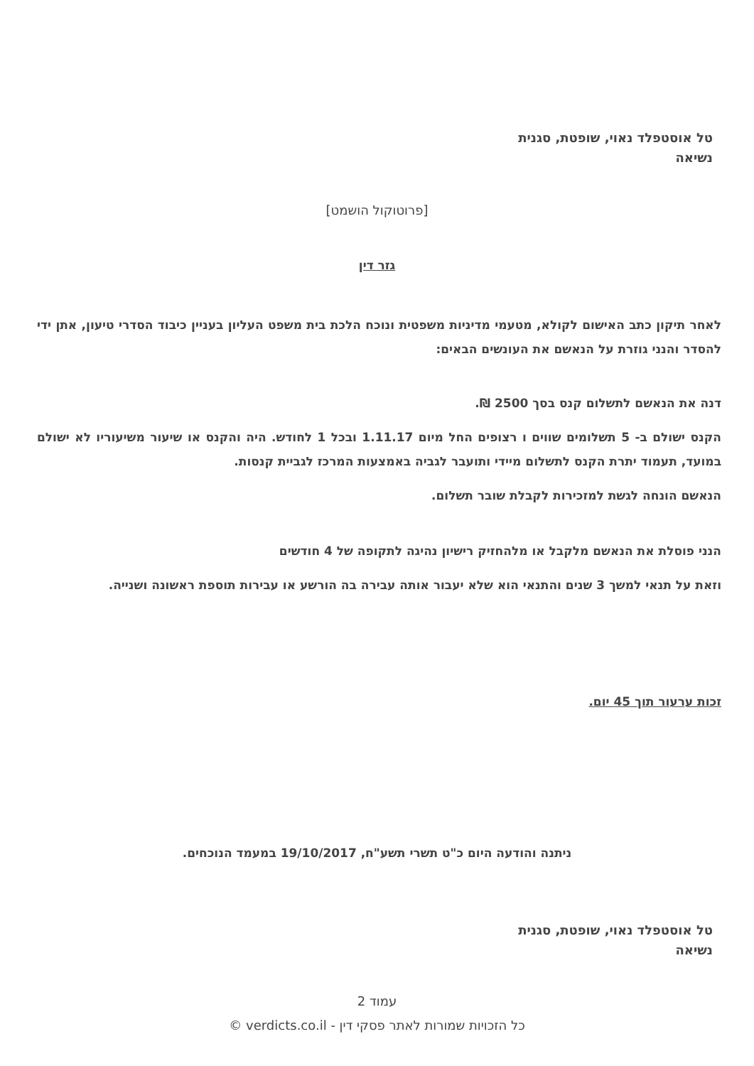טל אוסטפלד נאוי, שופטת, סגנית
נשיאה
[פרוטוקול הושמט]
גזר דין
לאחר תיקון כתב האישום לקולא, מטעמי מדיניות משפטית ונוכח הלכת בית משפט העליון בעניין כיבוד הסדרי טיעון, אתן ידי להסדר והנני גוזרת על הנאשם את העונשים הבאים:
דנה את הנאשם לתשלום קנס בסך 2500 ₪.
הקנס ישולם ב- 5 תשלומים שווים ו רצופים החל מיום 1.11.17 ובכל 1 לחודש. היה והקנס או שיעור משיעוריו לא ישולם במועד, תעמוד יתרת הקנס לתשלום מיידי ותועבר לגביה באמצעות המרכז לגביית קנסות.
הנאשם הונחה לגשת למזכירות לקבלת שובר תשלום.
הנני פוסלת את הנאשם מלקבל או מלהחזיק רישיון נהיגה לתקופה של 4 חודשים
וזאת על תנאי למשך 3 שנים והתנאי הוא שלא יעבור אותה עבירה בה הורשע או עבירות תוספת ראשונה ושנייה.
זכות ערעור תוך 45 יום.
ניתנה והודעה היום כ"ט תשרי תשע"ח, 19/10/2017 במעמד הנוכחים.
טל אוסטפלד נאוי, שופטת, סגנית
נשיאה
עמוד 2
כל הזכויות שמורות לאתר פסקי דין - verdicts.co.il ©